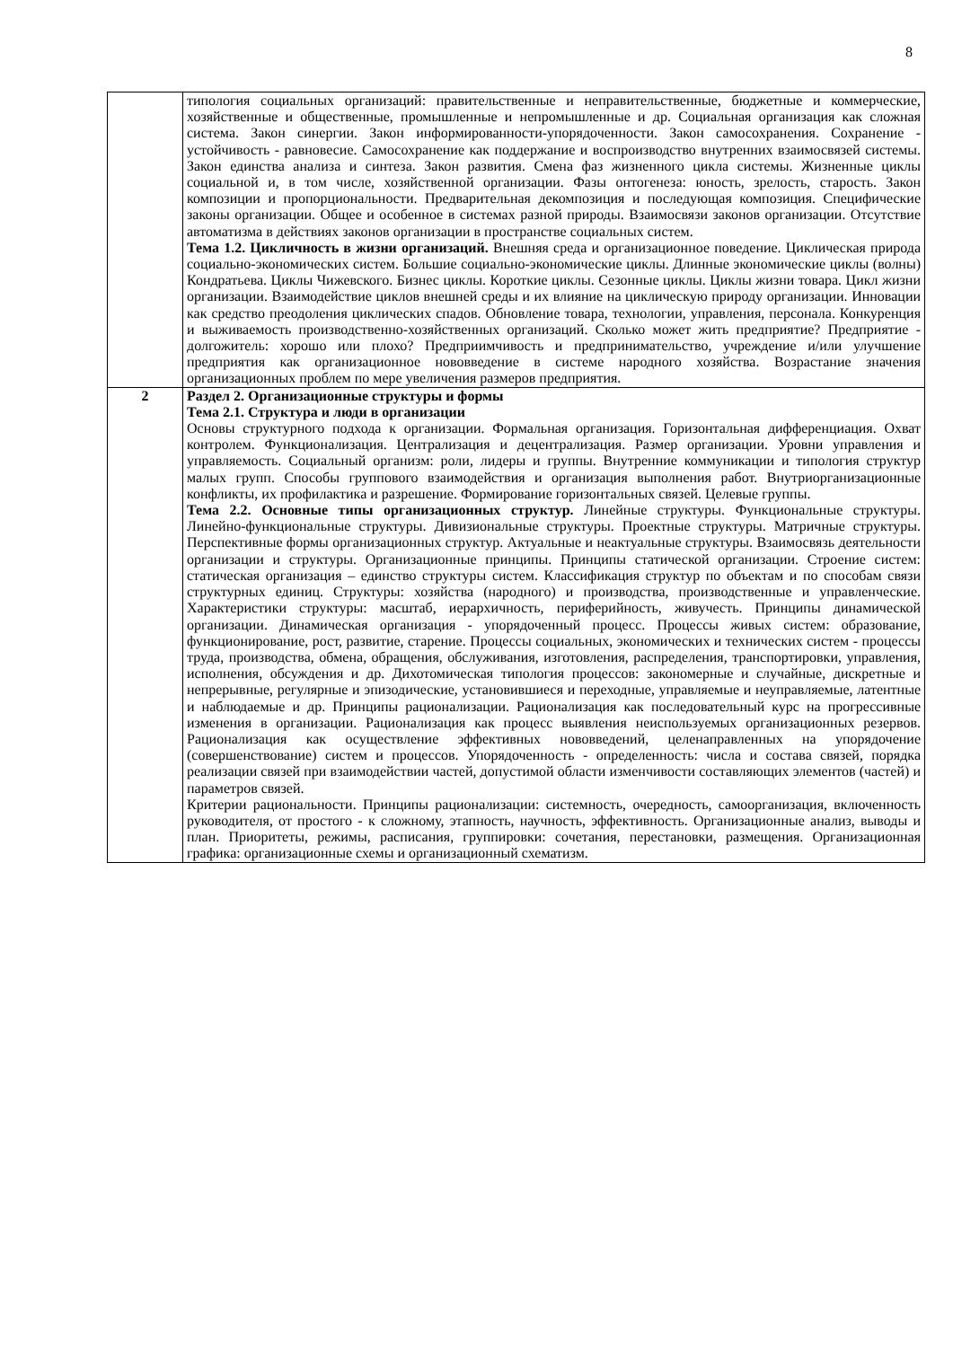8
| | типология социальных организаций: правительственные и неправительственные, бюджетные и коммерческие, хозяйственные и общественные, промышленные и непромышленные и др. Социальная организация как сложная система. Закон синергии. Закон информированности-упорядоченности. Закон самосохранения. Сохранение - устойчивость - равновесие. Самосохранение как поддержание и воспроизводство внутренних взаимосвязей системы. Закон единства анализа и синтеза. Закон развития. Смена фаз жизненного цикла системы. Жизненные циклы социальной и, в том числе, хозяйственной организации. Фазы онтогенеза: юность, зрелость, старость. Закон композиции и пропорциональности. Предварительная декомпозиция и последующая композиция. Специфические законы организации. Общее и особенное в системах разной природы. Взаимосвязи законов организации. Отсутствие автоматизма в действиях законов организации в пространстве социальных систем. Тема 1.2. Цикличность в жизни организаций. Внешняя среда и организационное поведение. Циклическая природа социально-экономических систем. Большие социально-экономические циклы. Длинные экономические циклы (волны) Кондратьева. Циклы Чижевского. Бизнес циклы. Короткие циклы. Сезонные циклы. Циклы жизни товара. Цикл жизни организации. Взаимодействие циклов внешней среды и их влияние на циклическую природу организации. Инновации как средство преодоления циклических спадов. Обновление товара, технологии, управления, персонала. Конкуренция и выживаемость производственно-хозяйственных организаций. Сколько может жить предприятие? Предприятие - долгожитель: хорошо или плохо? Предприимчивость и предпринимательство, учреждение и/или улучшение предприятия как организационное нововведение в системе народного хозяйства. Возрастание значения организационных проблем по мере увеличения размеров предприятия. |
| 2 | Раздел 2. Организационные структуры и формы Тема 2.1. Структура и люди в организации Основы структурного подхода к организации. Формальная организация. Горизонтальная дифференциация. Охват контролем. Функционализация. Централизация и децентрализация. Размер организации. Уровни управления и управляемость. Социальный организм: роли, лидеры и группы. Внутренние коммуникации и типология структур малых групп. Способы группового взаимодействия и организация выполнения работ. Внутриорганизационные конфликты, их профилактика и разрешение. Формирование горизонтальных связей. Целевые группы. Тема 2.2. Основные типы организационных структур. Линейные структуры. Функциональные структуры. Линейно-функциональные структуры. Дивизиональные структуры. Проектные структуры. Матричные структуры. Перспективные формы организационных структур. Актуальные и неактуальные структуры. Взаимосвязь деятельности организации и структуры. Организационные принципы. Принципы статической организации. Строение систем: статическая организация – единство структуры систем. Классификация структур по объектам и по способам связи структурных единиц. Структуры: хозяйства (народного) и производства, производственные и управленческие. Характеристики структуры: масштаб, иерархичность, периферийность, живучесть. Принципы динамической организации. Динамическая организация - упорядоченный процесс. Процессы живых систем: образование, функционирование, рост, развитие, старение. Процессы социальных, экономических и технических систем - процессы труда, производства, обмена, обращения, обслуживания, изготовления, распределения, транспортировки, управления, исполнения, обсуждения и др. Дихотомическая типология процессов: закономерные и случайные, дискретные и непрерывные, регулярные и эпизодические, установившиеся и переходные, управляемые и неуправляемые, латентные и наблюдаемые и др. Принципы рационализации. Рационализация как последовательный курс на прогрессивные изменения в организации. Рационализация как процесс выявления неиспользуемых организационных резервов. Рационализация как осуществление эффективных нововведений, целенаправленных на упорядочение (совершенствование) систем и процессов. Упорядоченность - определенность: числа и состава связей, порядка реализации связей при взаимодействии частей, допустимой области изменчивости составляющих элементов (частей) и параметров связей. Критерии рациональности. Принципы рационализации: системность, очередность, самоорганизация, включенность руководителя, от простого - к сложному, этапность, научность, эффективность. Организационные анализ, выводы и план. Приоритеты, режимы, расписания, группировки: сочетания, перестановки, размещения. Организационная графика: организационные схемы и организационный схематизм. |